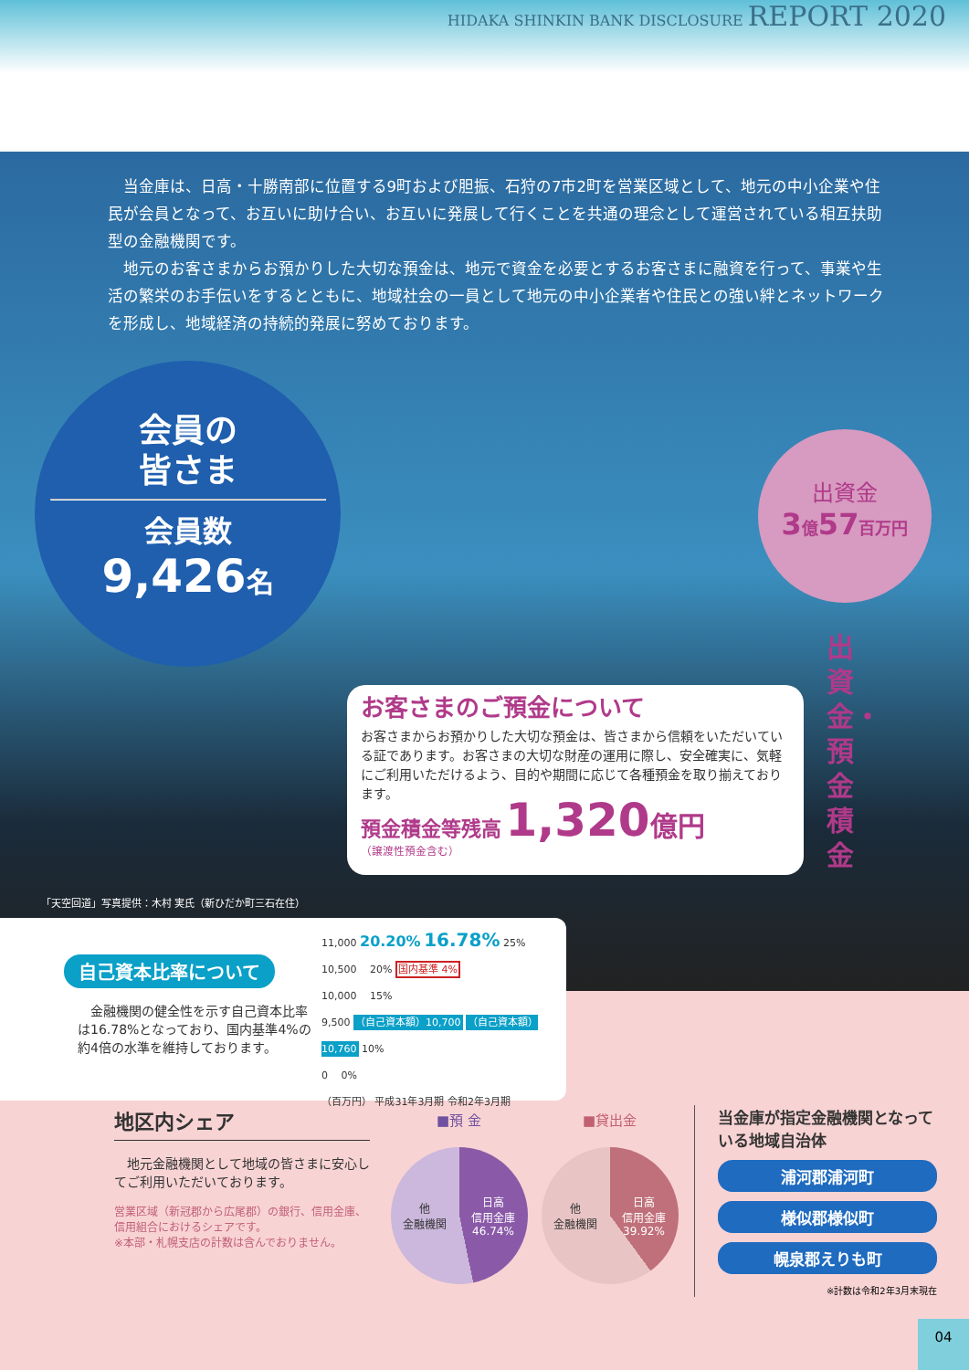HIDAKA SHINKIN BANK DISCLOSURE REPORT 2020
当金庫は、日高・十勝南部に位置する9町および胆振、石狩の7市2町を営業区域として、地元の中小企業や住民が会員となって、お互いに助け合い、お互いに発展して行くことを共通の理念として運営されている相互扶助型の金融機関です。
地元のお客さまからお預かりした大切な預金は、地元で資金を必要とするお客さまに融資を行って、事業や生活の繁栄のお手伝いをするとともに、地域社会の一員として地元の中小企業者や住民との強い絆とネットワークを形成し、地域経済の持続的発展に努めております。
会員の
皆さま
会員数
9,426名
出資金
3億57百万円
出資金・預金積金
お客さまのご預金について
お客さまからお預かりした大切な預金は、皆さまから信頼をいただいている証であります。お客さまの大切な財産の運用に際し、安全確実に、気軽にご利用いただけるよう、目的や期間に応じて各種預金を取り揃えております。
預金積金等残高 1,320 億円
（譲渡性預金含む）
「天空回道」写真提供：木村 実氏（新ひだか町三石在住）
自己資本比率について
　金融機関の健全性を示す自己資本比率は16.78%となっており、国内基準4%の約4倍の水準を維持しております。
11,000 20.20% 16.78% 25%
10,500 　20% 国内基準 4%
10,000 　15%
9,500 （自己資本額）10,700 （自己資本額）10,760 10%
0 　0%
（百万円） 平成31年3月期 令和2年3月期
地区内シェア
　地元金融機関として地域の皆さまに安心してご利用いただいております。
営業区域（新冠郡から広尾郡）の銀行、信用金庫、信用組合におけるシェアです。
※本部・札幌支店の計数は含んでおりません。
■預 金
他
金融機関 日高
信用金庫
46.74%
■貸出金
他
金融機関 日高
信用金庫
39.92%
当金庫が指定金融機関となっている地域自治体
浦河郡浦河町
様似郡様似町
幌泉郡えりも町
※計数は令和2年3月末現在
04